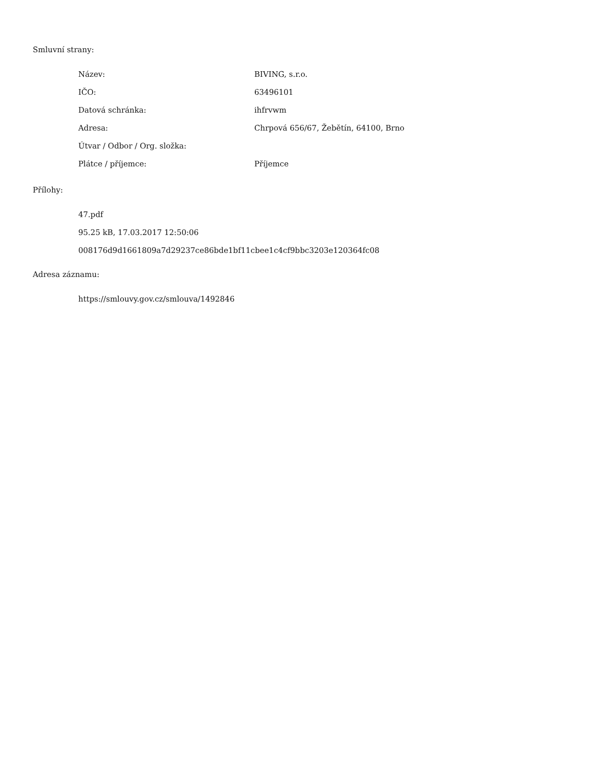Smluvní strany:
| Název: | BIVING, s.r.o. |
| IČO: | 63496101 |
| Datová schránka: | ihfrvwm |
| Adresa: | Chrpová 656/67, Žebětín, 64100, Brno |
| Útvar / Odbor / Org. složka: | |
| Plátce / příjemce: | Příjemce |
Přílohy:
47.pdf
95.25 kB, 17.03.2017 12:50:06
008176d9d1661809a7d29237ce86bde1bf11cbee1c4cf9bbc3203e120364fc08
Adresa záznamu:
https://smlouvy.gov.cz/smlouva/1492846